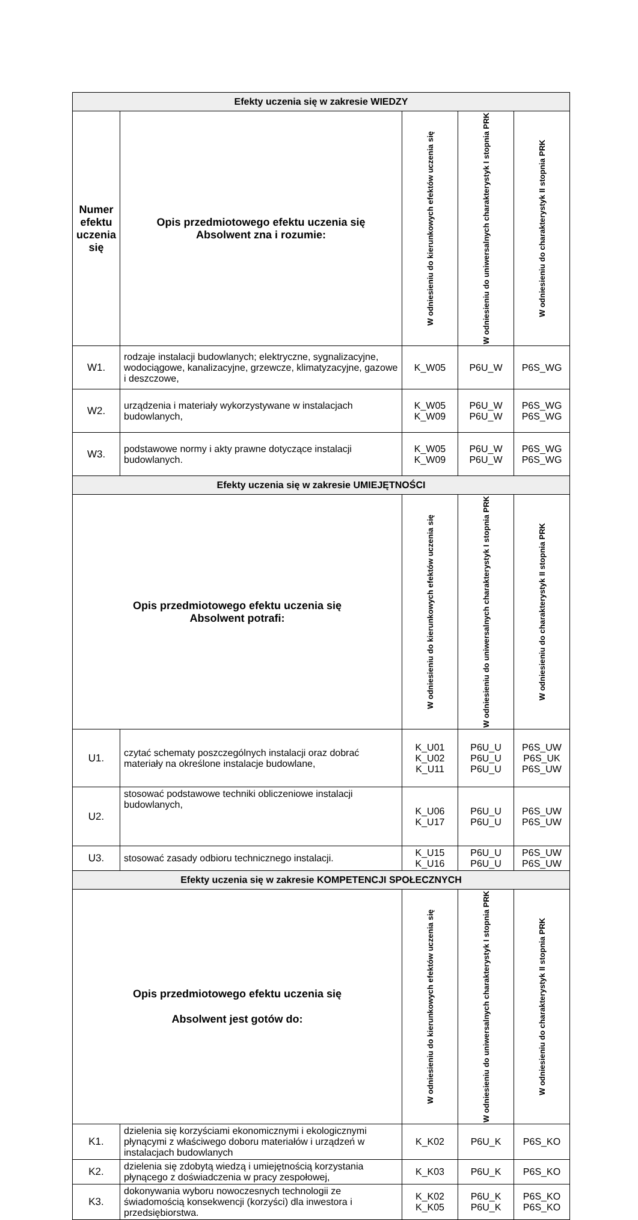| Efekty uczenia się w zakresie WIEDZY | | | | |
| Numer efektu uczenia się | Opis przedmiotowego efektu uczenia się Absolwent zna i rozumie: | W odniesieniu do kierunkowych efektów uczenia się | W odniesieniu do uniwersalnych charakterystyk I stopnia PRK | W odniesieniu do charakterystyk II stopnia PRK |
| W1. | rodzaje instalacji budowlanych; elektryczne, sygnalizacyjne, wodociągowe, kanalizacyjne, grzewcze, klimatyzacyjne, gazowe i deszczowe, | K_W05 | P6U_W | P6S_WG |
| W2. | urządzenia i materiały wykorzystywane w instalacjach budowlanych, | K_W05 K_W09 | P6U_W P6U_W | P6S_WG P6S_WG |
| W3. | podstawowe normy i akty prawne dotyczące instalacji budowlanych. | K_W05 K_W09 | P6U_W P6U_W | P6S_WG P6S_WG |
| Efekty uczenia się w zakresie UMIEJĘTNOŚCI | | | | |
| Opis przedmiotowego efektu uczenia się Absolwent potrafi: | | W odniesieniu do kierunkowych efektów uczenia się | W odniesieniu do uniwersalnych charakterystyk I stopnia PRK | W odniesieniu do charakterystyk II stopnia PRK |
| U1. | czytać schematy poszczególnych instalacji oraz dobrać materiały na określone instalacje budowlane, | K_U01 K_U02 K_U11 | P6U_U P6U_U P6U_U | P6S_UW P6S_UK P6S_UW |
| U2. | stosować podstawowe techniki obliczeniowe instalacji budowlanych, | K_U06 K_U17 | P6U_U P6U_U | P6S_UW P6S_UW |
| U3. | stosować zasady odbioru technicznego instalacji. | K_U15 K_U16 | P6U_U P6U_U | P6S_UW P6S_UW |
| Efekty uczenia się w zakresie KOMPETENCJI SPOŁECZNYCH | | | | |
| Opis przedmiotowego efektu uczenia się Absolwent jest gotów do: | | W odniesieniu do kierunkowych efektów uczenia się | W odniesieniu do uniwersalnych charakterystyk I stopnia PRK | W odniesieniu do charakterystyk II stopnia PRK |
| K1. | dzielenia się korzyściami ekonomicznymi i ekologicznymi płynącymi z właściwego doboru materiałów i urządzeń w instalacjach budowlanych | K_K02 | P6U_K | P6S_KO |
| K2. | dzielenia się zdobytą wiedzą i umiejętnością korzystania płynącego z doświadczenia w pracy zespołowej, | K_K03 | P6U_K | P6S_KO |
| K3. | dokonywania wyboru nowoczesnych technologii ze świadomością konsekwencji (korzyści) dla inwestora i przedsiębiorstwa. | K_K02 K_K05 | P6U_K P6U_K | P6S_KO P6S_KO |